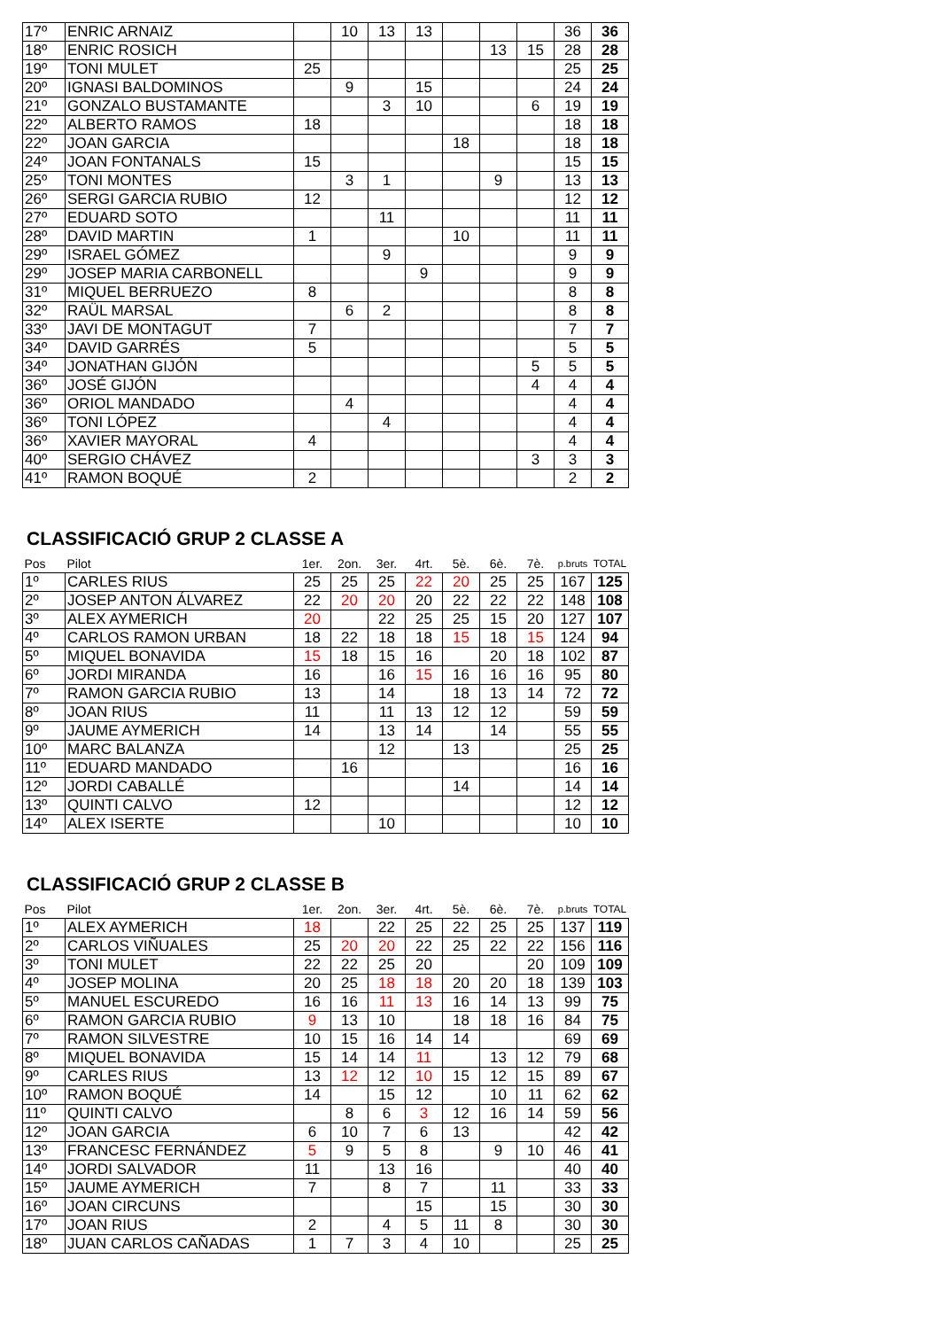| 17º | ENRIC ARNAIZ | | 10 | 13 | 13 | | | | 36 | 36 |
| 18º | ENRIC ROSICH | | | | | | 13 | 15 | 28 | 28 |
| 19º | TONI MULET | 25 | | | | | | | 25 | 25 |
| 20º | IGNASI BALDOMINOS | | 9 | | 15 | | | | 24 | 24 |
| 21º | GONZALO BUSTAMANTE | | | 3 | 10 | | | 6 | 19 | 19 |
| 22º | ALBERTO RAMOS | 18 | | | | | | | 18 | 18 |
| 22º | JOAN GARCIA | | | | | 18 | | | 18 | 18 |
| 24º | JOAN FONTANALS | 15 | | | | | | | 15 | 15 |
| 25º | TONI MONTES | | 3 | 1 | | | 9 | | 13 | 13 |
| 26º | SERGI GARCIA RUBIO | 12 | | | | | | | 12 | 12 |
| 27º | EDUARD SOTO | | | 11 | | | | | 11 | 11 |
| 28º | DAVID MARTIN | 1 | | | | 10 | | | 11 | 11 |
| 29º | ISRAEL GÓMEZ | | | 9 | | | | | 9 | 9 |
| 29º | JOSEP MARIA CARBONELL | | | | 9 | | | | 9 | 9 |
| 31º | MIQUEL BERRUEZO | 8 | | | | | | | 8 | 8 |
| 32º | RAÜL MARSAL | | 6 | 2 | | | | | 8 | 8 |
| 33º | JAVI DE MONTAGUT | 7 | | | | | | | 7 | 7 |
| 34º | DAVID GARRÉS | 5 | | | | | | | 5 | 5 |
| 34º | JONATHAN GIJÓN | | | | | | | 5 | 5 | 5 |
| 36º | JOSÉ GIJÓN | | | | | | | 4 | 4 | 4 |
| 36º | ORIOL MANDADO | | 4 | | | | | | 4 | 4 |
| 36º | TONI LÓPEZ | | | 4 | | | | | 4 | 4 |
| 36º | XAVIER MAYORAL | 4 | | | | | | | 4 | 4 |
| 40º | SERGIO CHÁVEZ | | | | | | | 3 | 3 | 3 |
| 41º | RAMON BOQUÉ | 2 | | | | | | | 2 | 2 |
CLASSIFICACIÓ GRUP 2 CLASSE A
| Pos | Pilot | 1er. | 2on. | 3er. | 4rt. | 5è. | 6è. | 7è. | p.bruts | TOTAL |
| 1º | CARLES RIUS | 25 | 25 | 25 | 22 | 20 | 25 | 25 | 167 | 125 |
| 2º | JOSEP ANTON ÁLVAREZ | 22 | 20 | 20 | 20 | 22 | 22 | 22 | 148 | 108 |
| 3º | ALEX AYMERICH | 20 | | 22 | 25 | 25 | 15 | 20 | 127 | 107 |
| 4º | CARLOS RAMON URBAN | 18 | 22 | 18 | 18 | 15 | 18 | 15 | 124 | 94 |
| 5º | MIQUEL BONAVIDA | 15 | 18 | 15 | 16 | | 20 | 18 | 102 | 87 |
| 6º | JORDI MIRANDA | 16 | | 16 | 15 | 16 | 16 | 16 | 95 | 80 |
| 7º | RAMON GARCIA RUBIO | 13 | | 14 | | 18 | 13 | 14 | 72 | 72 |
| 8º | JOAN RIUS | 11 | | 11 | 13 | 12 | 12 | | 59 | 59 |
| 9º | JAUME AYMERICH | 14 | | 13 | 14 | | 14 | | 55 | 55 |
| 10º | MARC BALANZA | | | 12 | | 13 | | | 25 | 25 |
| 11º | EDUARD MANDADO | | 16 | | | | | | 16 | 16 |
| 12º | JORDI CABALLÉ | | | | | 14 | | | 14 | 14 |
| 13º | QUINTI CALVO | 12 | | | | | | | 12 | 12 |
| 14º | ALEX ISERTE | | | 10 | | | | | 10 | 10 |
CLASSIFICACIÓ GRUP 2 CLASSE B
| Pos | Pilot | 1er. | 2on. | 3er. | 4rt. | 5è. | 6è. | 7è. | p.bruts | TOTAL |
| 1º | ALEX AYMERICH | 18 | | 22 | 25 | 22 | 25 | 25 | 137 | 119 |
| 2º | CARLOS VIÑUALES | 25 | 20 | 20 | 22 | 25 | 22 | 22 | 156 | 116 |
| 3º | TONI MULET | 22 | 22 | 25 | 20 | | | 20 | 109 | 109 |
| 4º | JOSEP MOLINA | 20 | 25 | 18 | 18 | 20 | 20 | 18 | 139 | 103 |
| 5º | MANUEL ESCUREDO | 16 | 16 | 11 | 13 | 16 | 14 | 13 | 99 | 75 |
| 6º | RAMON GARCIA RUBIO | 9 | 13 | 10 | | 18 | 18 | 16 | 84 | 75 |
| 7º | RAMON SILVESTRE | 10 | 15 | 16 | 14 | 14 | | | 69 | 69 |
| 8º | MIQUEL BONAVIDA | 15 | 14 | 14 | 11 | | 13 | 12 | 79 | 68 |
| 9º | CARLES RIUS | 13 | 12 | 12 | 10 | 15 | 12 | 15 | 89 | 67 |
| 10º | RAMON BOQUÉ | 14 | | 15 | 12 | | 10 | 11 | 62 | 62 |
| 11º | QUINTI CALVO | | 8 | 6 | 3 | 12 | 16 | 14 | 59 | 56 |
| 12º | JOAN GARCIA | 6 | 10 | 7 | 6 | 13 | | | 42 | 42 |
| 13º | FRANCESC FERNÁNDEZ | 5 | 9 | 5 | 8 | | 9 | 10 | 46 | 41 |
| 14º | JORDI SALVADOR | 11 | | 13 | 16 | | | | 40 | 40 |
| 15º | JAUME AYMERICH | 7 | | 8 | 7 | | 11 | | 33 | 33 |
| 16º | JOAN CIRCUNS | | | | 15 | | 15 | | 30 | 30 |
| 17º | JOAN RIUS | 2 | | 4 | 5 | 11 | 8 | | 30 | 30 |
| 18º | JUAN CARLOS CAÑADAS | 1 | 7 | 3 | 4 | 10 | | | 25 | 25 |